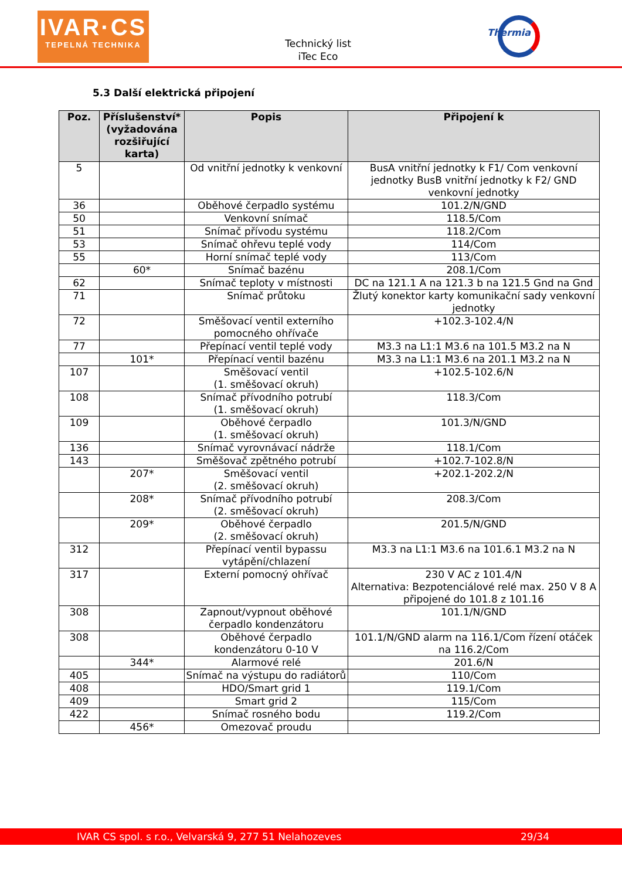IVAR·CS
TEPELNÁ TECHNIKA
Technický list
iTec Eco
Thermia
5.3 Další elektrická připojení
| Poz. | Příslušenství* (vyžadována rozšiřující karta) | Popis | Připojení k |
| --- | --- | --- | --- |
| 5 | | Od vnitřní jednotky k venkovní | BusA vnitřní jednotky k F1/ Com venkovní jednotky BusB vnitřní jednotky k F2/ GND venkovní jednotky |
| 36 | | Oběhové čerpadlo systému | 101.2/N/GND |
| 50 | | Venkovní snímač | 118.5/Com |
| 51 | | Snímač přívodu systému | 118.2/Com |
| 53 | | Snímač ohřevu teplé vody | 114/Com |
| 55 | | Horní snímač teplé vody | 113/Com |
| | 60* | Snímač bazénu | 208.1/Com |
| 62 | | Snímač teploty v místnosti | DC na 121.1 A na 121.3 b na 121.5 Gnd na Gnd |
| 71 | | Snímač průtoku | Žlutý konektor karty komunikační sady venkovní jednotky |
| 72 | | Směšovací ventil externího pomocného ohřívače | +102.3-102.4/N |
| 77 | | Přepínací ventil teplé vody | M3.3 na L1:1 M3.6 na 101.5 M3.2 na N |
| | 101* | Přepínací ventil bazénu | M3.3 na L1:1 M3.6 na 201.1 M3.2 na N |
| 107 | | Směšovací ventil (1. směšovací okruh) | +102.5-102.6/N |
| 108 | | Snímač přívodního potrubí (1. směšovací okruh) | 118.3/Com |
| 109 | | Oběhové čerpadlo (1. směšovací okruh) | 101.3/N/GND |
| 136 | | Snímač vyrovnávací nádrže | 118.1/Com |
| 143 | | Směšovač zpětného potrubí | +102.7-102.8/N |
| | 207* | Směšovací ventil (2. směšovací okruh) | +202.1-202.2/N |
| | 208* | Snímač přívodního potrubí (2. směšovací okruh) | 208.3/Com |
| | 209* | Oběhové čerpadlo (2. směšovací okruh) | 201.5/N/GND |
| 312 | | Přepínací ventil bypassu vytápění/chlazení | M3.3 na L1:1 M3.6 na 101.6.1 M3.2 na N |
| 317 | | Externí pomocný ohřívač | 230 V AC z 101.4/N Alternativa: Bezpotenciálové relé max. 250 V 8 A připojené do 101.8 z 101.16 |
| 308 | | Zapnout/vypnout oběhové čerpadlo kondenzátoru | 101.1/N/GND |
| 308 | | Oběhové čerpadlo kondenzátoru 0-10 V | 101.1/N/GND alarm na 116.1/Com řízení otáček na 116.2/Com |
| | 344* | Alarmové relé | 201.6/N |
| 405 | | Snímač na výstupu do radiátorů | 110/Com |
| 408 | | HDO/Smart grid 1 | 119.1/Com |
| 409 | | Smart grid 2 | 115/Com |
| 422 | | Snímač rosného bodu | 119.2/Com |
| | 456* | Omezovač proudu | |
IVAR CS spol. s r.o., Velvarská 9, 277 51 Nelahozeves 29/34